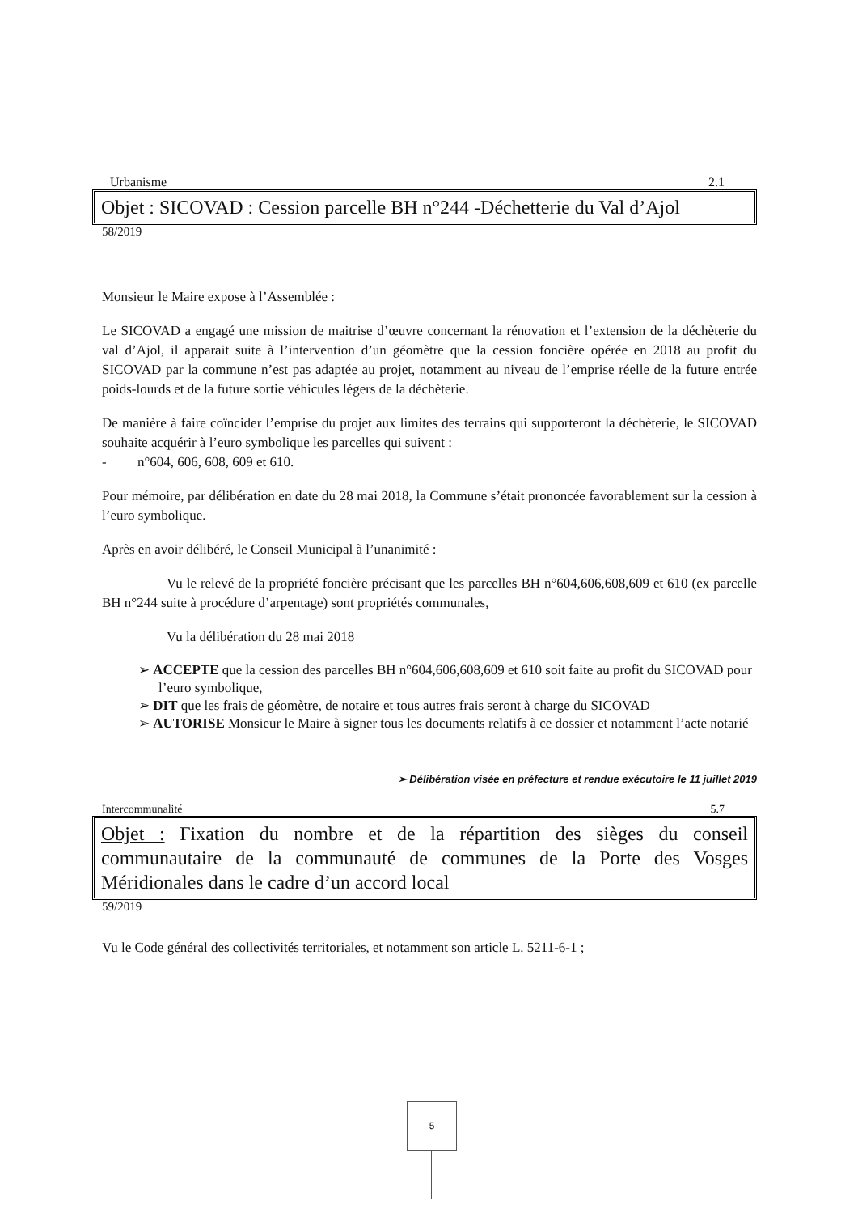Urbanisme 2.1
Objet : SICOVAD : Cession parcelle BH n°244 -Déchetterie du Val d’Ajol
58/2019
Monsieur le Maire expose à l’Assemblée :
Le SICOVAD a engagé une mission de maitrise d’œuvre concernant la rénovation et l’extension de la déchèterie du val d’Ajol, il apparait suite à l’intervention d’un géomètre que la cession foncière opérée en 2018 au profit du SICOVAD par la commune n’est pas adaptée au projet, notamment au niveau de l’emprise réelle de la future entrée poids-lourds et de la future sortie véhicules légers de la déchèterie.
De manière à faire coïncider l’emprise du projet aux limites des terrains qui supporteront la déchèterie, le SICOVAD souhaite acquérir à l’euro symbolique les parcelles qui suivent :
- n°604, 606, 608, 609 et 610.
Pour mémoire, par délibération en date du 28 mai 2018, la Commune s’était prononcée favorablement sur la cession à l’euro symbolique.
Après en avoir délibéré, le Conseil Municipal à l’unanimité :
Vu le relevé de la propriété foncière précisant que les parcelles BH n°604,606,608,609 et 610 (ex parcelle BH n°244 suite à procédure d’arpentage) sont propriétés communales,
Vu la délibération du 28 mai 2018
➢ ACCEPTE que la cession des parcelles BH n°604,606,608,609 et 610 soit faite au profit du SICOVAD pour l’euro symbolique,
➢ DIT que les frais de géomètre, de notaire et tous autres frais seront à charge du SICOVAD
➢ AUTORISE Monsieur le Maire à signer tous les documents relatifs à ce dossier et notamment l’acte notarié
➢ Délibération visée en préfecture et rendue exécutoire le 11 juillet 2019
Intercommunalité 5.7
Objet : Fixation du nombre et de la répartition des sièges du conseil communautaire de la communauté de communes de la Porte des Vosges Méridionales dans le cadre d’un accord local
59/2019
Vu le Code général des collectivités territoriales, et notamment son article L. 5211-6-1 ;
5